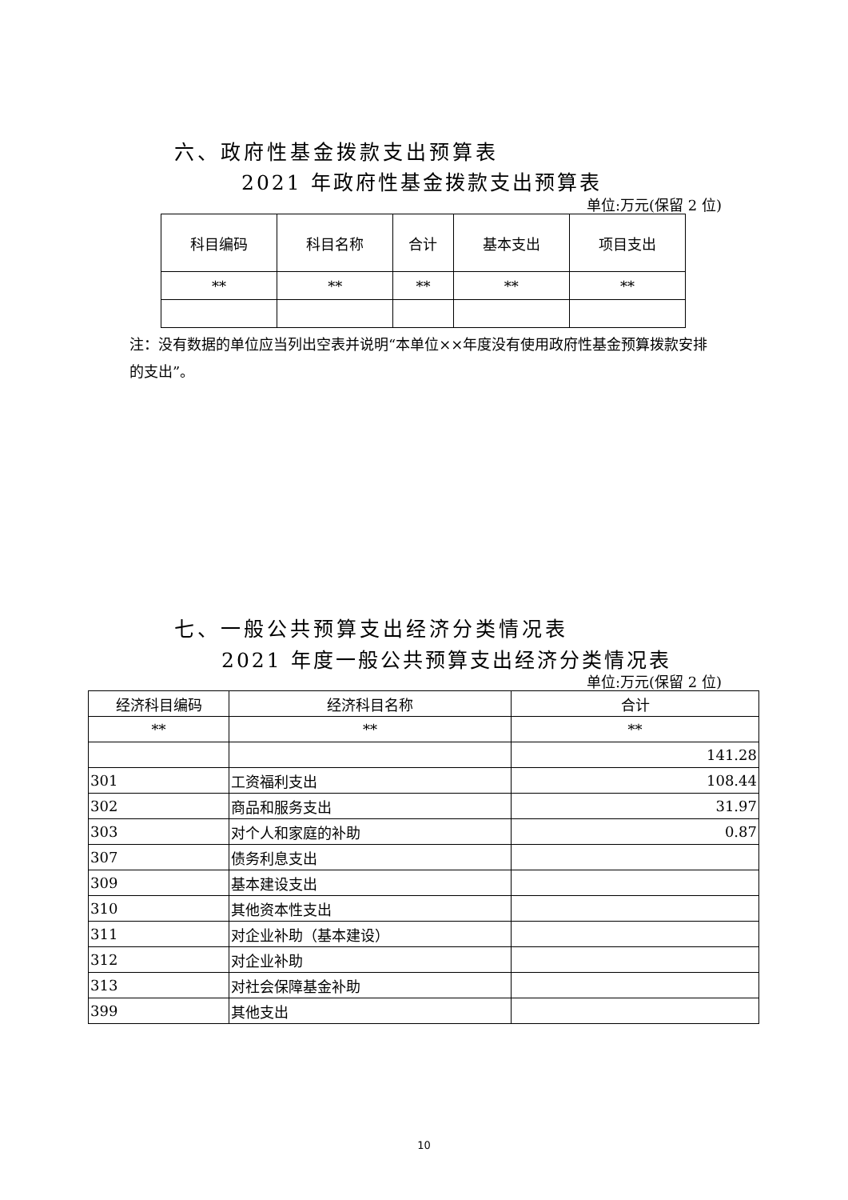六、政府性基金拨款支出预算表
2021 年政府性基金拨款支出预算表
单位:万元(保留 2 位)
| 科目编码 | 科目名称 | 合计 | 基本支出 | 项目支出 |
| --- | --- | --- | --- | --- |
| ** | ** | ** | ** | ** |
注：没有数据的单位应当列出空表并说明“本单位××年度没有使用政府性基金预算拨款安排的支出”。
七、一般公共预算支出经济分类情况表
2021 年度一般公共预算支出经济分类情况表
单位:万元(保留 2 位)
| 经济科目编码 | 经济科目名称 | 合计 |
| --- | --- | --- |
| ** | ** | ** |
| | | 141.28 |
| 301 | 工资福利支出 | 108.44 |
| 302 | 商品和服务支出 | 31.97 |
| 303 | 对个人和家庭的补助 | 0.87 |
| 307 | 债务利息支出 | |
| 309 | 基本建设支出 | |
| 310 | 其他资本性支出 | |
| 311 | 对企业补助（基本建设） | |
| 312 | 对企业补助 | |
| 313 | 对社会保障基金补助 | |
| 399 | 其他支出 | |
10